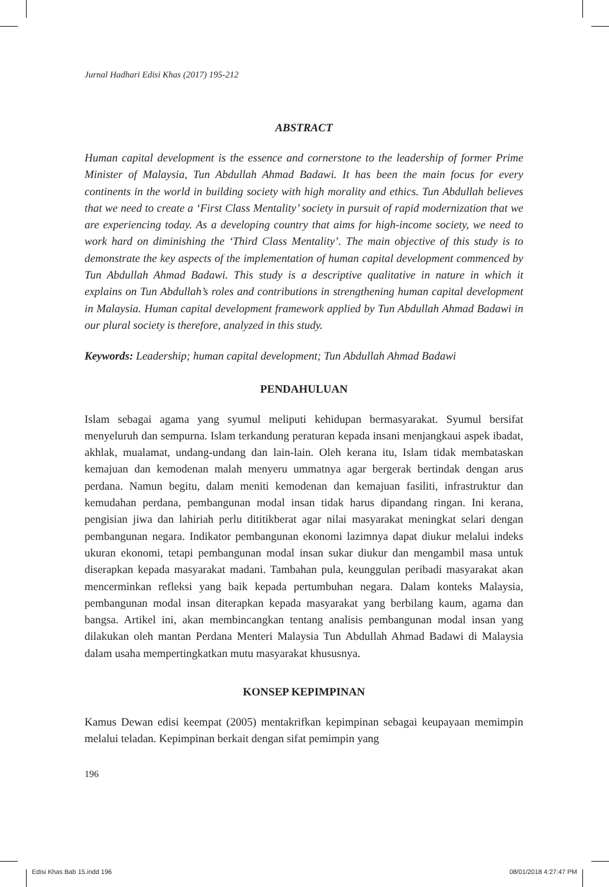Jurnal Hadhari Edisi Khas (2017) 195-212
ABSTRACT
Human capital development is the essence and cornerstone to the leadership of former Prime Minister of Malaysia, Tun Abdullah Ahmad Badawi. It has been the main focus for every continents in the world in building society with high morality and ethics. Tun Abdullah believes that we need to create a ‘First Class Mentality’ society in pursuit of rapid modernization that we are experiencing today. As a developing country that aims for high-income society, we need to work hard on diminishing the ‘Third Class Mentality’. The main objective of this study is to demonstrate the key aspects of the implementation of human capital development commenced by Tun Abdullah Ahmad Badawi. This study is a descriptive qualitative in nature in which it explains on Tun Abdullah’s roles and contributions in strengthening human capital development in Malaysia. Human capital development framework applied by Tun Abdullah Ahmad Badawi in our plural society is therefore, analyzed in this study.
Keywords: Leadership; human capital development; Tun Abdullah Ahmad Badawi
PENDAHULUAN
Islam sebagai agama yang syumul meliputi kehidupan bermasyarakat. Syumul bersifat menyeluruh dan sempurna. Islam terkandung peraturan kepada insani menjangkaui aspek ibadat, akhlak, mualamat, undang-undang dan lain-lain. Oleh kerana itu, Islam tidak membataskan kemajuan dan kemodenan malah menyeru ummatnya agar bergerak bertindak dengan arus perdana. Namun begitu, dalam meniti kemodenan dan kemajuan fasiliti, infrastruktur dan kemudahan perdana, pembangunan modal insan tidak harus dipandang ringan. Ini kerana, pengisian jiwa dan lahiriah perlu dititikberat agar nilai masyarakat meningkat selari dengan pembangunan negara. Indikator pembangunan ekonomi lazimnya dapat diukur melalui indeks ukuran ekonomi, tetapi pembangunan modal insan sukar diukur dan mengambil masa untuk diserapkan kepada masyarakat madani. Tambahan pula, keunggulan peribadi masyarakat akan mencerminkan refleksi yang baik kepada pertumbuhan negara. Dalam konteks Malaysia, pembangunan modal insan diterapkan kepada masyarakat yang berbilang kaum, agama dan bangsa. Artikel ini, akan membincangkan tentang analisis pembangunan modal insan yang dilakukan oleh mantan Perdana Menteri Malaysia Tun Abdullah Ahmad Badawi di Malaysia dalam usaha mempertingkatkan mutu masyarakat khususnya.
KONSEP KEPIMPINAN
Kamus Dewan edisi keempat (2005) mentakrifkan kepimpinan sebagai keupayaan memimpin melalui teladan. Kepimpinan berkait dengan sifat pemimpin yang
196
Edisi Khas Bab 15.indd 196 08/01/2018 4:27:47 PM